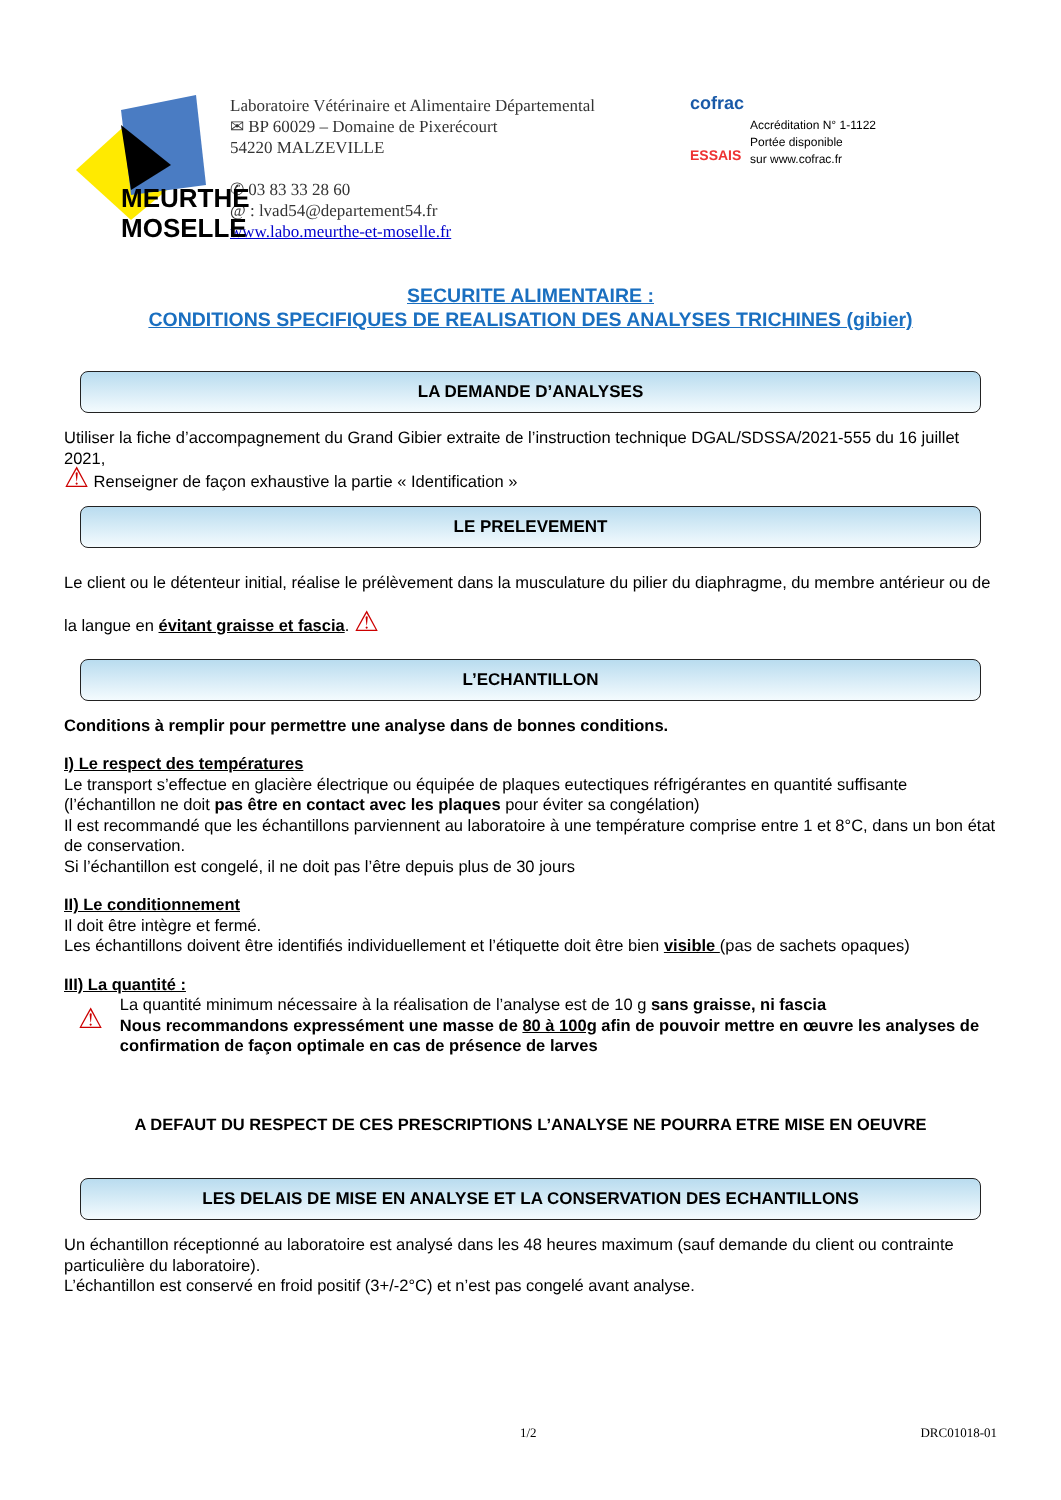MEURTHE
MOSELLE
Laboratoire Vétérinaire et Alimentaire Départemental
✉ BP 60029 – Domaine de Pixerécourt
54220 MALZEVILLE
✆ 03 83 33 28 60
@ : lvad54@departement54.fr
www.labo.meurthe-et-moselle.fr
cofrac
ESSAIS
Accréditation N° 1-1122
Portée disponible
sur www.cofrac.fr
SECURITE ALIMENTAIRE :
CONDITIONS SPECIFIQUES DE REALISATION DES ANALYSES TRICHINES (gibier)
LA DEMANDE D’ANALYSES
Utiliser la fiche d’accompagnement du Grand Gibier extraite de l’instruction technique DGAL/SDSSA/2021-555 du 16 juillet 2021,
⚠ Renseigner de façon exhaustive la partie « Identification »
LE PRELEVEMENT
Le client ou le détenteur initial, réalise le prélèvement dans la musculature du pilier du diaphragme, du membre antérieur ou de la langue en évitant graisse et fascia. ⚠
L’ECHANTILLON
Conditions à remplir pour permettre une analyse dans de bonnes conditions.
I) Le respect des températures
Le transport s’effectue en glacière électrique ou équipée de plaques eutectiques réfrigérantes en quantité suffisante (l’échantillon ne doit pas être en contact avec les plaques pour éviter sa congélation)
Il est recommandé que les échantillons parviennent au laboratoire à une température comprise entre 1 et 8°C, dans un bon état de conservation.
Si l’échantillon est congelé, il ne doit pas l’être depuis plus de 30 jours
II) Le conditionnement
Il doit être intègre et fermé.
Les échantillons doivent être identifiés individuellement et l’étiquette doit être bien visible (pas de sachets opaques)
III) La quantité :
⚠
La quantité minimum nécessaire à la réalisation de l’analyse est de 10 g sans graisse, ni fascia
Nous recommandons expressément une masse de 80 à 100g afin de pouvoir mettre en œuvre les analyses de confirmation de façon optimale en cas de présence de larves
A DEFAUT DU RESPECT DE CES PRESCRIPTIONS L’ANALYSE NE POURRA ETRE MISE EN OEUVRE
LES DELAIS DE MISE EN ANALYSE ET LA CONSERVATION DES ECHANTILLONS
Un échantillon réceptionné au laboratoire est analysé dans les 48 heures maximum (sauf demande du client ou contrainte particulière du laboratoire).
L’échantillon est conservé en froid positif (3+/-2°C) et n’est pas congelé avant analyse.
1/2 DRC01018-01